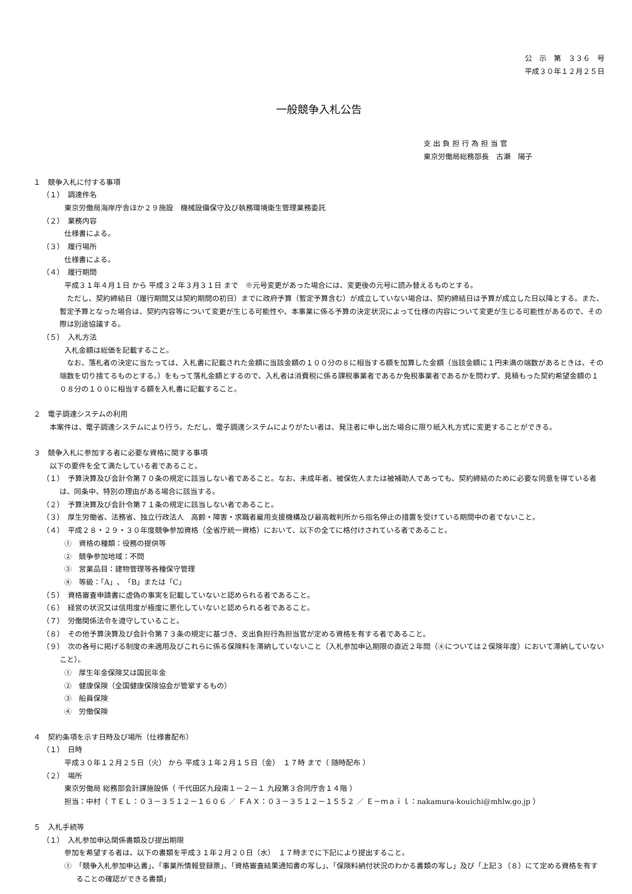公　示　第　３３６　号
平成３０年１２月２５日
一般競争入札公告
支 出 負 担 行 為 担 当 官
東京労働局総務部長　古瀬　陽子
１　競争入札に付する事項
（１）　調達件名
東京労働局海岸庁舎ほか２９施設　機械設備保守及び執務環境衛生管理業務委託
（２）　業務内容
仕様書による。
（３）　履行場所
仕様書による。
（４）　履行期間
平成３１年４月１日 から 平成３２年３月３１日 まで　※元号変更があった場合には、変更後の元号に読み替えるものとする。
　ただし、契約締結日（履行期間又は契約期間の初日）までに政府予算（暫定予算含む）が成立していない場合は、契約締結日は予算が成立した日以降とする。また、暫定予算となった場合は、契約内容等について変更が生じる可能性や、本事業に係る予算の決定状況によって仕様の内容について変更が生じる可能性があるので、その際は別途協議する。
（５）　入札方法
入札金額は総価を記載すること。
　なお、落札者の決定に当たっては、入札書に記載された金額に当該金額の１００分の８に相当する額を加算した金額（当該金額に１円未満の端数があるときは、その端数を切り捨てるものとする。）をもって落札金額とするので、入札者は消費税に係る課税事業者であるか免税事業者であるかを問わず、見積もった契約希望金額の１０８分の１００に相当する額を入札書に記載すること。
２　電子調達システムの利用
　本案件は、電子調達システムにより行う。ただし、電子調達システムによりがたい者は、発注者に申し出た場合に限り紙入札方式に変更することができる。
３　競争入札に参加する者に必要な資格に関する事項
　以下の要件を全て満たしている者であること。
（１）　予算決算及び会計令第７０条の規定に該当しない者であること。なお、未成年者、被保佐人または被補助人であっても、契約締結のために必要な同意を得ている者は、同条中、特別の理由がある場合に該当する。
（２）　予算決算及び会計令第７１条の規定に該当しない者であること。
（３）　厚生労働省、法務省、独立行政法人　高齢・障害・求職者雇用支援機構及び最高裁判所から指名停止の措置を受けている期間中の者でないこと。
（４）　平成２８・２９・３０年度競争参加資格（全省庁統一資格）において、以下の全てに格付けされている者であること。
①　資格の種類：役務の提供等
②　競争参加地域：不問
③　営業品目：建物管理等各種保守管理
④　等級：「A」、「B」または「C」
（５）　資格審査申請書に虚偽の事実を記載していないと認められる者であること。
（６）　経営の状況又は信用度が極度に悪化していないと認められる者であること。
（７）　労働関係法令を遵守していること。
（８）　その他予算決算及び会計令第７３条の規定に基づき、支出負担行為担当官が定める資格を有する者であること。
（９）　次の各号に掲げる制度の未適用及びこれらに係る保険料を滞納していないこと（入札参加申込期限の直近２年間（④については２保険年度）において滞納していないこと）。
①　厚生年金保険又は国民年金
②　健康保険（全国健康保険協会が管掌するもの）
③　船員保険
④　労働保険
４　契約条項を示す日時及び場所（仕様書配布）
（１）　日時
平成３０年１２月２５日（火） から 平成３１年２月１５日（金）　１７時 まで（ 随時配布 ）
（２）　場所
東京労働局 総務部会計課施設係（ 千代田区九段南１－２－１ 九段第３合同庁舎１４階 ）
担当：中村（ ＴＥＬ：０３－３５１２－１６０６ ／ ＦＡＸ：０３－３５１２－１５５２ ／ Ｅ－ｍａｉｌ：nakamura-kouichi@mhlw.go.jp ）
５　入札手続等
（１）　入札参加申込関係書類及び提出期限
参加を希望する者は、以下の書類を平成３１年２月２０日（水）　１７時までに下記により提出すること。
①　「競争入札参加申込書」、「事業所情報登録票」、「資格審査結果通知書の写し」、「保険料納付状況のわかる書類の写し」及び「上記３（８）にて定める資格を有することの確認ができる書類」